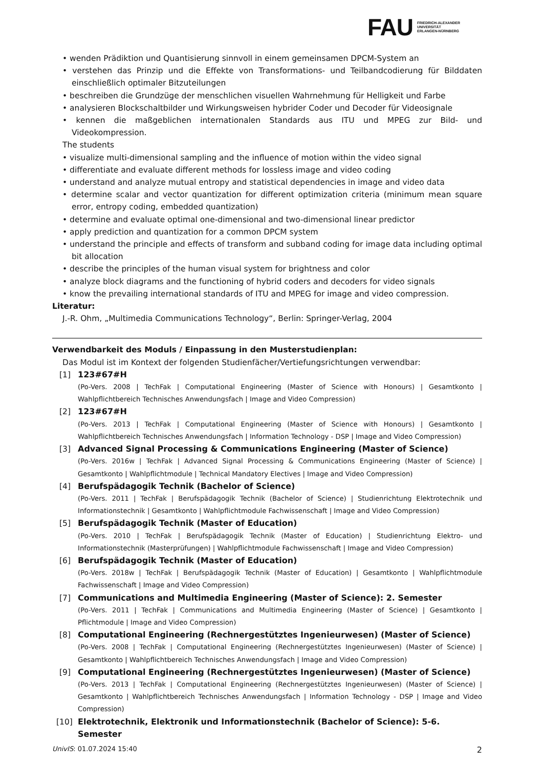FAU
FRIEDRICH-ALEXANDER
UNIVERSITÄT
ERLANGEN-NÜRNBERG
• wenden Prädiktion und Quantisierung sinnvoll in einem gemeinsamen DPCM-System an
• verstehen das Prinzip und die Effekte von Transformations- und Teilbandcodierung für Bilddaten einschließlich optimaler Bitzuteilungen
• beschreiben die Grundzüge der menschlichen visuellen Wahrnehmung für Helligkeit und Farbe
• analysieren Blockschaltbilder und Wirkungsweisen hybrider Coder und Decoder für Videosignale
• kennen die maßgeblichen internationalen Standards aus ITU und MPEG zur Bild- und Videokompression.
The students
• visualize multi-dimensional sampling and the influence of motion within the video signal
• differentiate and evaluate different methods for lossless image and video coding
• understand and analyze mutual entropy and statistical dependencies in image and video data
• determine scalar and vector quantization for different optimization criteria (minimum mean square error, entropy coding, embedded quantization)
• determine and evaluate optimal one-dimensional and two-dimensional linear predictor
• apply prediction and quantization for a common DPCM system
• understand the principle and effects of transform and subband coding for image data including optimal bit allocation
• describe the principles of the human visual system for brightness and color
• analyze block diagrams and the functioning of hybrid coders and decoders for video signals
• know the prevailing international standards of ITU and MPEG for image and video compression.
Literatur:
J.-R. Ohm, „Multimedia Communications Technology“, Berlin: Springer-Verlag, 2004
Verwendbarkeit des Moduls / Einpassung in den Musterstudienplan:
Das Modul ist im Kontext der folgenden Studienfächer/Vertiefungsrichtungen verwendbar:
[1] 123#67#H
(Po-Vers. 2008 | TechFak | Computational Engineering (Master of Science with Honours) | Gesamtkonto | Wahlpflichtbereich Technisches Anwendungsfach | Image and Video Compression)
[2] 123#67#H
(Po-Vers. 2013 | TechFak | Computational Engineering (Master of Science with Honours) | Gesamtkonto | Wahlpflichtbereich Technisches Anwendungsfach | Information Technology - DSP | Image and Video Compression)
[3] Advanced Signal Processing & Communications Engineering (Master of Science)
(Po-Vers. 2016w | TechFak | Advanced Signal Processing & Communications Engineering (Master of Science) | Gesamtkonto | Wahlpflichtmodule | Technical Mandatory Electives | Image and Video Compression)
[4] Berufspädagogik Technik (Bachelor of Science)
(Po-Vers. 2011 | TechFak | Berufspädagogik Technik (Bachelor of Science) | Studienrichtung Elektrotechnik und Informationstechnik | Gesamtkonto | Wahlpflichtmodule Fachwissenschaft | Image and Video Compression)
[5] Berufspädagogik Technik (Master of Education)
(Po-Vers. 2010 | TechFak | Berufspädagogik Technik (Master of Education) | Studienrichtung Elektro- und Informationstechnik (Masterprüfungen) | Wahlpflichtmodule Fachwissenschaft | Image and Video Compression)
[6] Berufspädagogik Technik (Master of Education)
(Po-Vers. 2018w | TechFak | Berufspädagogik Technik (Master of Education) | Gesamtkonto | Wahlpflichtmodule Fachwissenschaft | Image and Video Compression)
[7] Communications and Multimedia Engineering (Master of Science): 2. Semester
(Po-Vers. 2011 | TechFak | Communications and Multimedia Engineering (Master of Science) | Gesamtkonto | Pflichtmodule | Image and Video Compression)
[8] Computational Engineering (Rechnergestütztes Ingenieurwesen) (Master of Science)
(Po-Vers. 2008 | TechFak | Computational Engineering (Rechnergestütztes Ingenieurwesen) (Master of Science) | Gesamtkonto | Wahlpflichtbereich Technisches Anwendungsfach | Image and Video Compression)
[9] Computational Engineering (Rechnergestütztes Ingenieurwesen) (Master of Science)
(Po-Vers. 2013 | TechFak | Computational Engineering (Rechnergestütztes Ingenieurwesen) (Master of Science) | Gesamtkonto | Wahlpflichtbereich Technisches Anwendungsfach | Information Technology - DSP | Image and Video Compression)
[10] Elektrotechnik, Elektronik und Informationstechnik (Bachelor of Science): 5-6. Semester
UnivIS: 01.07.2024 15:40 2